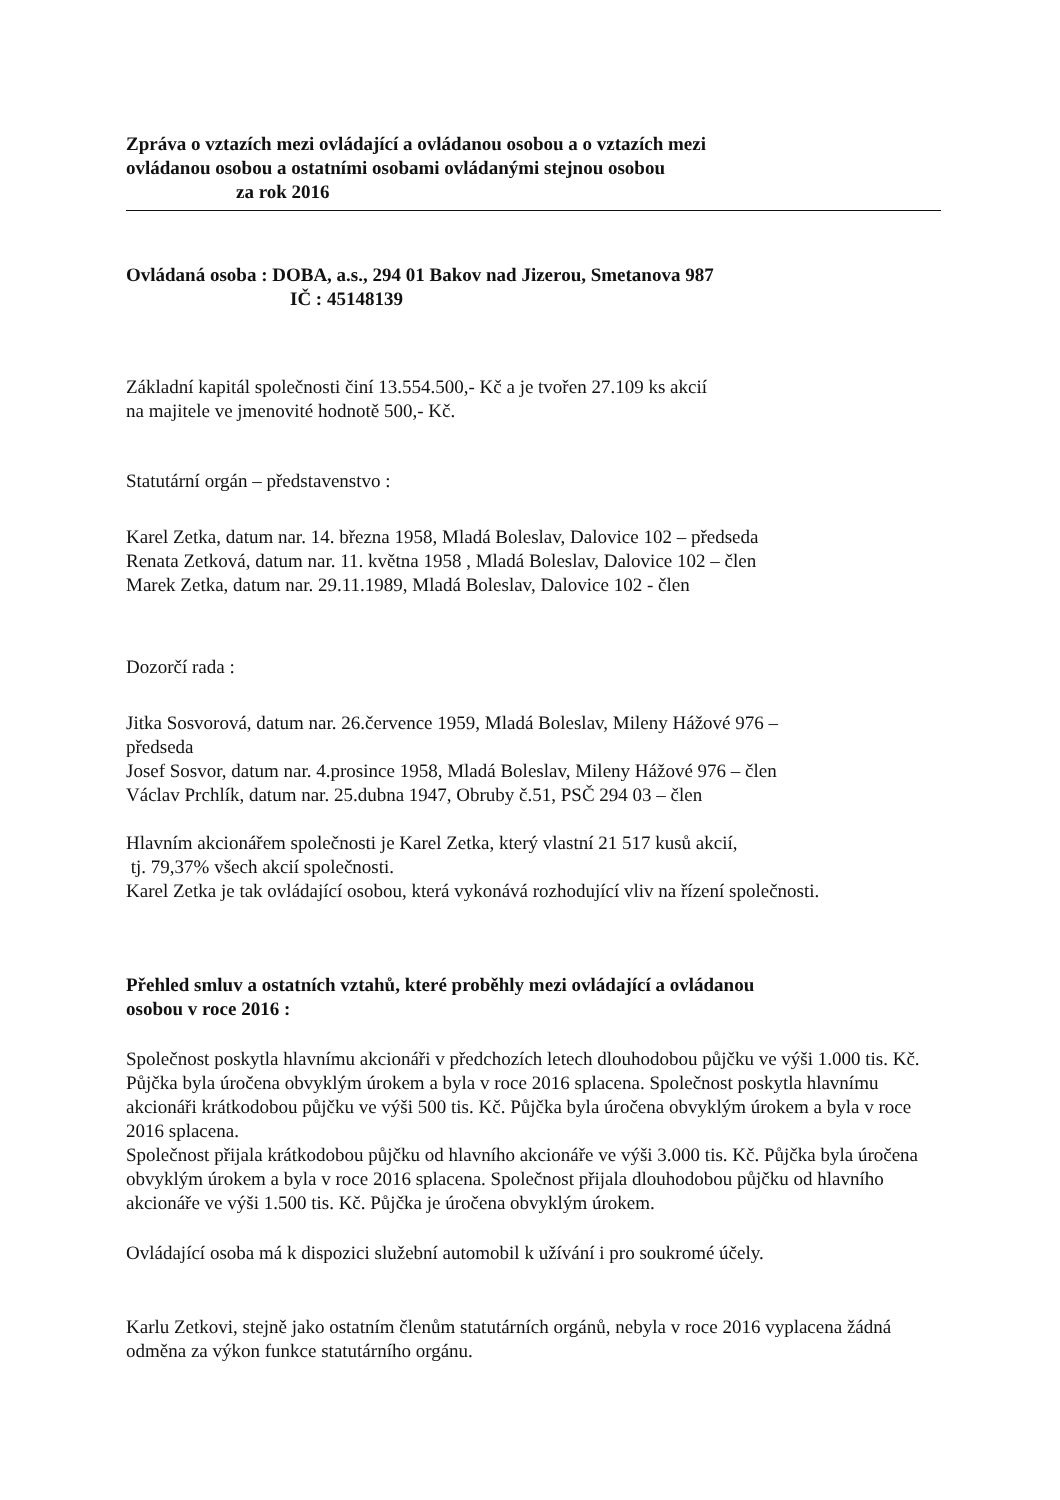Zpráva o vztazích mezi ovládající a ovládanou osobou a o vztazích mezi
ovládanou osobou a ostatními osobami ovládanými stejnou osobou
za rok 2016
Ovládaná osoba : DOBA, a.s., 294 01 Bakov nad Jizerou, Smetanova 987
IČ : 45148139
Základní kapitál společnosti činí 13.554.500,- Kč a je tvořen 27.109 ks akcií
na majitele ve jmenovité hodnotě 500,- Kč.
Statutární orgán – představenstvo :
Karel Zetka, datum nar. 14. března 1958, Mladá Boleslav, Dalovice 102 – předseda
Renata Zetková, datum nar. 11. května 1958 , Mladá Boleslav, Dalovice 102 – člen
Marek Zetka, datum nar. 29.11.1989, Mladá Boleslav, Dalovice 102 - člen
Dozorčí rada :
Jitka Sosvorová, datum nar. 26.července 1959, Mladá Boleslav, Mileny Hážové 976 –
předseda
Josef Sosvor, datum nar. 4.prosince 1958, Mladá Boleslav, Mileny Hážové 976 – člen
Václav Prchlík, datum nar. 25.dubna 1947, Obruby č.51, PSČ 294 03 – člen
Hlavním akcionářem společnosti je Karel Zetka, který vlastní 21 517 kusů akcií,
tj. 79,37% všech akcií společnosti.
Karel Zetka je tak ovládající osobou, která vykonává rozhodující vliv na řízení společnosti.
Přehled smluv a ostatních vztahů, které proběhly mezi ovládající a ovládanou
osobou v roce 2016 :
Společnost poskytla hlavnímu akcionáři v předchozích letech dlouhodobou půjčku ve výši 1.000 tis. Kč. Půjčka byla úročena obvyklým úrokem a byla v roce 2016 splacena. Společnost poskytla hlavnímu akcionáři krátkodobou půjčku ve výši 500 tis. Kč. Půjčka byla úročena obvyklým úrokem a byla v roce 2016 splacena.
Společnost přijala krátkodobou půjčku od hlavního akcionáře ve výši 3.000 tis. Kč. Půjčka byla úročena obvyklým úrokem a byla v roce 2016 splacena. Společnost přijala dlouhodobou půjčku od hlavního akcionáře ve výši 1.500 tis. Kč. Půjčka je úročena obvyklým úrokem.
Ovládající osoba má k dispozici služební automobil k užívání i pro soukromé účely.
Karlu Zetkovi, stejně jako ostatním členům statutárních orgánů, nebyla v roce 2016 vyplacena žádná odměna za výkon funkce statutárního orgánu.